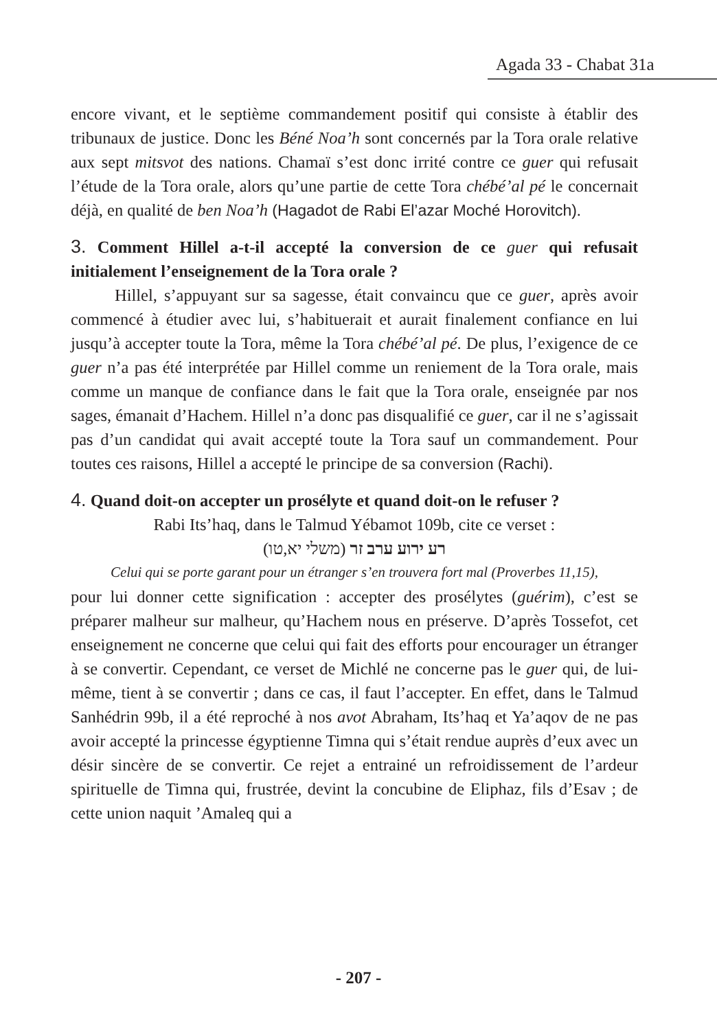Agada 33 - Chabat 31a
encore vivant, et le septième commandement positif qui consiste à établir des tribunaux de justice. Donc les Béné Noa’h sont concernés par la Tora orale relative aux sept mitsvot des nations. Chamaï s’est donc irrité contre ce guer qui refusait l’étude de la Tora orale, alors qu’une partie de cette Tora chébé’al pé le concernait déjà, en qualité de ben Noa’h (Hagadot de Rabi El’azar Moché Horovitch).
3. Comment Hillel a-t-il accepté la conversion de ce guer qui refusait initialement l’enseignement de la Tora orale ?
Hillel, s’appuyant sur sa sagesse, était convaincu que ce guer, après avoir commencé à étudier avec lui, s’habituerait et aurait finalement confiance en lui jusqu’à accepter toute la Tora, même la Tora chébé’al pé. De plus, l’exigence de ce guer n’a pas été interprétée par Hillel comme un reniement de la Tora orale, mais comme un manque de confiance dans le fait que la Tora orale, enseignée par nos sages, émanait d’Hachem. Hillel n’a donc pas disqualifié ce guer, car il ne s’agissait pas d’un candidat qui avait accepté toute la Tora sauf un commandement. Pour toutes ces raisons, Hillel a accepté le principe de sa conversion (Rachi).
4. Quand doit-on accepter un prosélyte et quand doit-on le refuser ?
Rabi Its’haq, dans le Talmud Yébamot 109b, cite ce verset :
רע ירוע ערב זר (משלי יא,טו)
Celui qui se porte garant pour un étranger s’en trouvera fort mal (Proverbes 11,15),
pour lui donner cette signification : accepter des prosélytes (guérim), c’est se préparer malheur sur malheur, qu’Hachem nous en préserve. D’après Tossefot, cet enseignement ne concerne que celui qui fait des efforts pour encourager un étranger à se convertir. Cependant, ce verset de Michlé ne concerne pas le guer qui, de lui-même, tient à se convertir ; dans ce cas, il faut l’accepter. En effet, dans le Talmud Sanhédrin 99b, il a été reproché à nos avot Abraham, Its’haq et Ya’aqov de ne pas avoir accepté la princesse égyptienne Timna qui s’était rendue auprès d’eux avec un désir sincère de se convertir. Ce rejet a entrainé un refroidissement de l’ardeur spirituelle de Timna qui, frustrée, devint la concubine de Eliphaz, fils d’Esav ; de cette union naquit ’Amaleq qui a
- 207 -